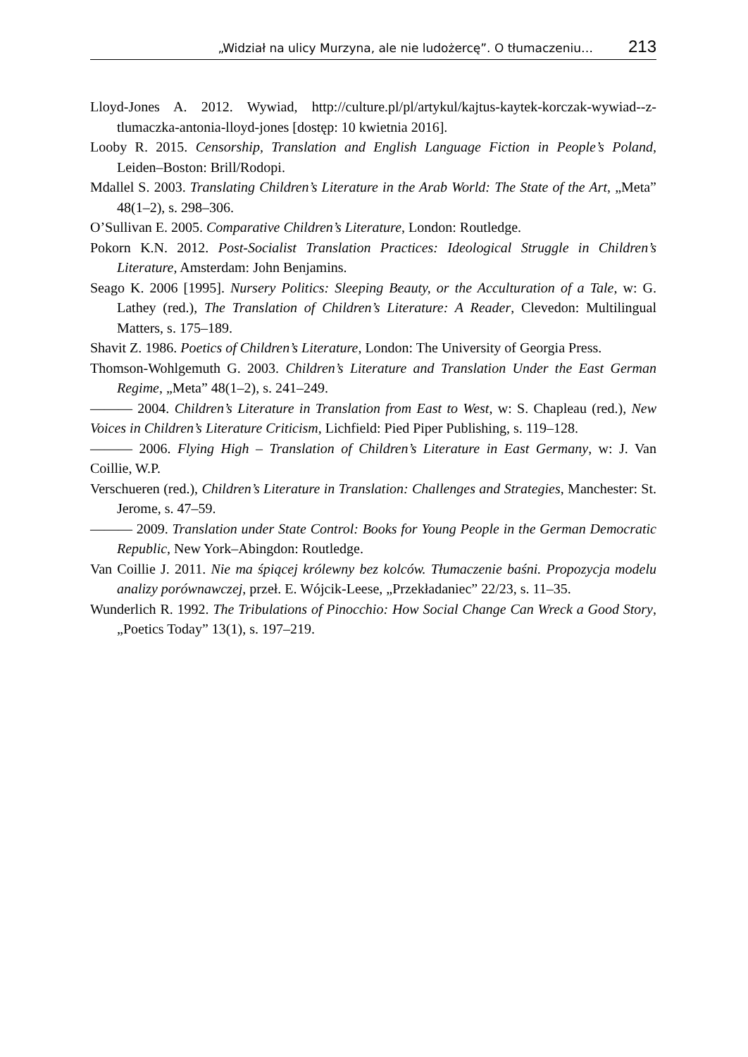„Widział na ulicy Murzyna, ale nie ludożercę”. O tłumaczeniu… 213
Lloyd-Jones A. 2012. Wywiad, http://culture.pl/pl/artykul/kajtus-kaytek-korczak-wywiad--z-tlumaczka-antonia-lloyd-jones [dostęp: 10 kwietnia 2016].
Looby R. 2015. Censorship, Translation and English Language Fiction in People’s Poland, Leiden–Boston: Brill/Rodopi.
Mdallel S. 2003. Translating Children’s Literature in the Arab World: The State of the Art, „Meta” 48(1–2), s. 298–306.
O’Sullivan E. 2005. Comparative Children’s Literature, London: Routledge.
Pokorn K.N. 2012. Post-Socialist Translation Practices: Ideological Struggle in Children’s Literature, Amsterdam: John Benjamins.
Seago K. 2006 [1995]. Nursery Politics: Sleeping Beauty, or the Acculturation of a Tale, w: G. Lathey (red.), The Translation of Children’s Literature: A Reader, Clevedon: Multilingual Matters, s. 175–189.
Shavit Z. 1986. Poetics of Children’s Literature, London: The University of Georgia Press.
Thomson-Wohlgemuth G. 2003. Children’s Literature and Translation Under the East German Regime, „Meta” 48(1–2), s. 241–249.
——— 2004. Children’s Literature in Translation from East to West, w: S. Chapleau (red.), New Voices in Children’s Literature Criticism, Lichfield: Pied Piper Publishing, s. 119–128.
——— 2006. Flying High – Translation of Children’s Literature in East Germany, w: J. Van Coillie, W.P.
Verschueren (red.), Children’s Literature in Translation: Challenges and Strategies, Manchester: St. Jerome, s. 47–59.
——— 2009. Translation under State Control: Books for Young People in the German Democratic Republic, New York–Abingdon: Routledge.
Van Coillie J. 2011. Nie ma śpiącej królewny bez kolców. Tłumaczenie baśni. Propozycja modelu analizy porównawczej, przeł. E. Wójcik-Leese, „Przekładaniec” 22/23, s. 11–35.
Wunderlich R. 1992. The Tribulations of Pinocchio: How Social Change Can Wreck a Good Story, „Poetics Today” 13(1), s. 197–219.